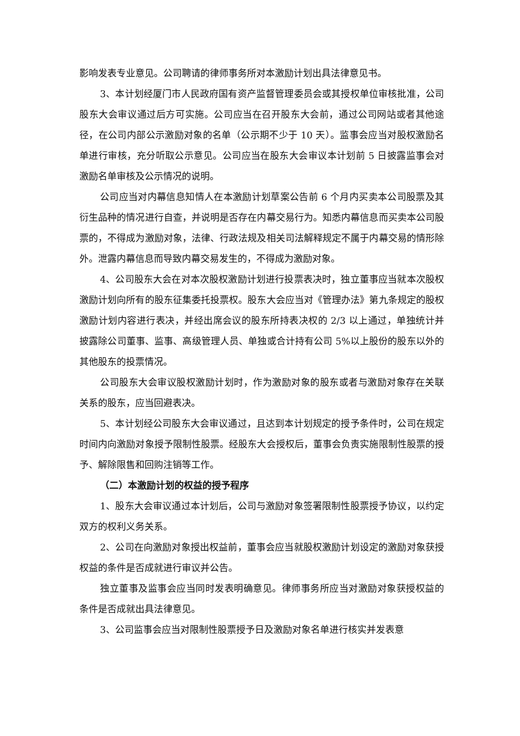影响发表专业意见。公司聘请的律师事务所对本激励计划出具法律意见书。
3、本计划经厦门市人民政府国有资产监督管理委员会或其授权单位审核批准，公司股东大会审议通过后方可实施。公司应当在召开股东大会前，通过公司网站或者其他途径，在公司内部公示激励对象的名单（公示期不少于 10 天）。监事会应当对股权激励名单进行审核，充分听取公示意见。公司应当在股东大会审议本计划前 5 日披露监事会对激励名单审核及公示情况的说明。
公司应当对内幕信息知情人在本激励计划草案公告前 6 个月内买卖本公司股票及其衍生品种的情况进行自查，并说明是否存在内幕交易行为。知悉内幕信息而买卖本公司股票的，不得成为激励对象，法律、行政法规及相关司法解释规定不属于内幕交易的情形除外。泄露内幕信息而导致内幕交易发生的，不得成为激励对象。
4、公司股东大会在对本次股权激励计划进行投票表决时，独立董事应当就本次股权激励计划向所有的股东征集委托投票权。股东大会应当对《管理办法》第九条规定的股权激励计划内容进行表决，并经出席会议的股东所持表决权的 2/3 以上通过，单独统计并披露除公司董事、监事、高级管理人员、单独或合计持有公司 5%以上股份的股东以外的其他股东的投票情况。
公司股东大会审议股权激励计划时，作为激励对象的股东或者与激励对象存在关联关系的股东，应当回避表决。
5、本计划经公司股东大会审议通过，且达到本计划规定的授予条件时，公司在规定时间内向激励对象授予限制性股票。经股东大会授权后，董事会负责实施限制性股票的授予、解除限售和回购注销等工作。
（二）本激励计划的权益的授予程序
1、股东大会审议通过本计划后，公司与激励对象签署限制性股票授予协议，以约定双方的权利义务关系。
2、公司在向激励对象授出权益前，董事会应当就股权激励计划设定的激励对象获授权益的条件是否成就进行审议并公告。
独立董事及监事会应当同时发表明确意见。律师事务所应当对激励对象获授权益的条件是否成就出具法律意见。
3、公司监事会应当对限制性股票授予日及激励对象名单进行核实并发表意